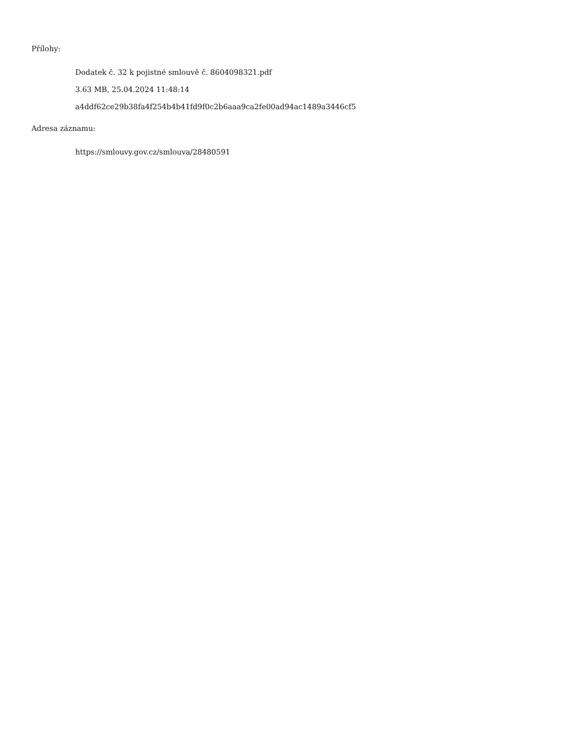Přílohy:
Dodatek č. 32 k pojistné smlouvě č. 8604098321.pdf
3.63 MB, 25.04.2024 11:48:14
a4ddf62ce29b38fa4f254b4b41fd9f0c2b6aaa9ca2fe00ad94ac1489a3446cf5
Adresa záznamu:
https://smlouvy.gov.cz/smlouva/28480591